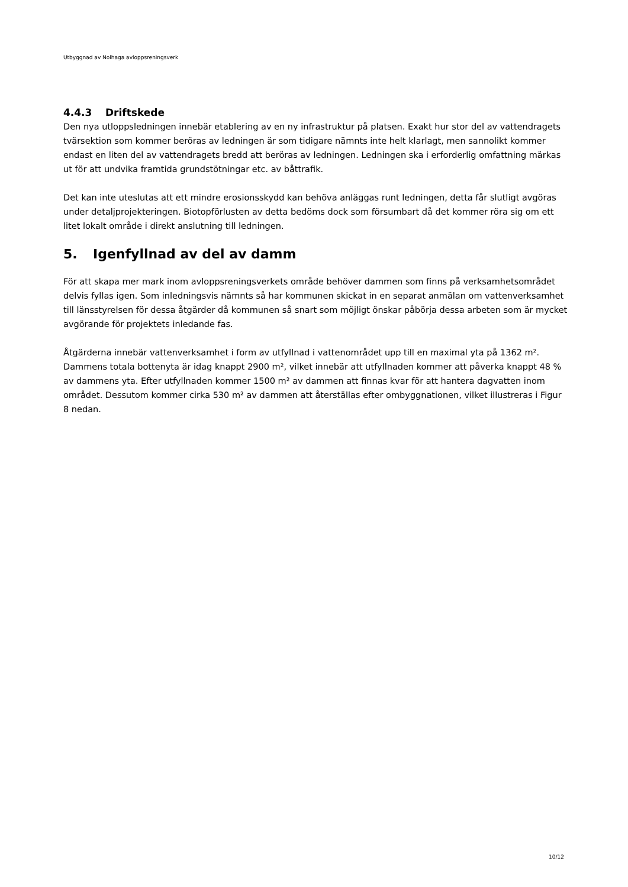Utbyggnad av Nolhaga avloppsreningsverk
4.4.3 Driftskede
Den nya utloppsledningen innebär etablering av en ny infrastruktur på platsen. Exakt hur stor del av vattendragets tvärsektion som kommer beröras av ledningen är som tidigare nämnts inte helt klarlagt, men sannolikt kommer endast en liten del av vattendragets bredd att beröras av ledningen. Ledningen ska i erforderlig omfattning märkas ut för att undvika framtida grundstötningar etc. av båttrafik.
Det kan inte uteslutas att ett mindre erosionsskydd kan behöva anläggas runt ledningen, detta får slutligt avgöras under detaljprojekteringen. Biotopförlusten av detta bedöms dock som försumbart då det kommer röra sig om ett litet lokalt område i direkt anslutning till ledningen.
5. Igenfyllnad av del av damm
För att skapa mer mark inom avloppsreningsverkets område behöver dammen som finns på verksamhetsområdet delvis fyllas igen. Som inledningsvis nämnts så har kommunen skickat in en separat anmälan om vattenverksamhet till länsstyrelsen för dessa åtgärder då kommunen så snart som möjligt önskar påbörja dessa arbeten som är mycket avgörande för projektets inledande fas.
Åtgärderna innebär vattenverksamhet i form av utfyllnad i vattenområdet upp till en maximal yta på 1362 m². Dammens totala bottenyta är idag knappt 2900 m², vilket innebär att utfyllnaden kommer att påverka knappt 48 % av dammens yta. Efter utfyllnaden kommer 1500 m² av dammen att finnas kvar för att hantera dagvatten inom området. Dessutom kommer cirka 530 m² av dammen att återställas efter ombyggnationen, vilket illustreras i Figur 8 nedan.
10/12